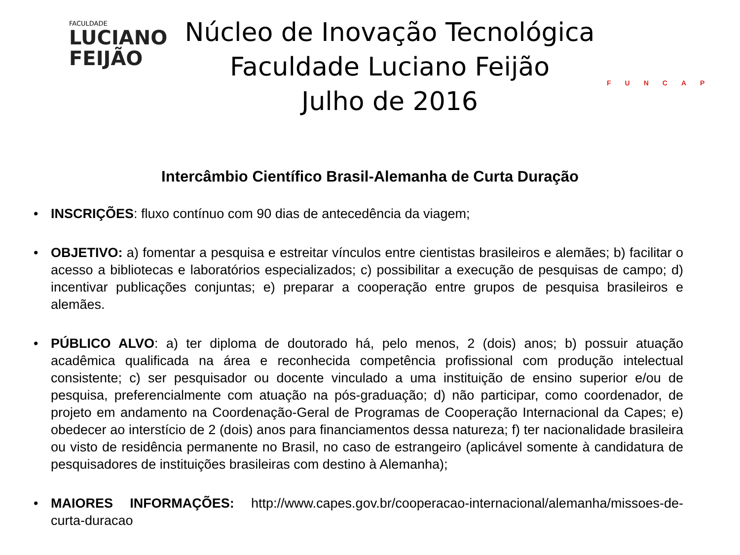FACULDADE
LUCIANO
FEIJÃO
Núcleo de Inovação Tecnológica
Faculdade Luciano Feijão
Julho de 2016
FUNCAP
Intercâmbio Científico Brasil-Alemanha de Curta Duração
• INSCRIÇÕES: fluxo contínuo com 90 dias de antecedência da viagem;
• OBJETIVO: a) fomentar a pesquisa e estreitar vínculos entre cientistas brasileiros e alemães; b) facilitar o acesso a bibliotecas e laboratórios especializados; c) possibilitar a execução de pesquisas de campo; d) incentivar publicações conjuntas; e) preparar a cooperação entre grupos de pesquisa brasileiros e alemães.
• PÚBLICO ALVO: a) ter diploma de doutorado há, pelo menos, 2 (dois) anos; b) possuir atuação acadêmica qualificada na área e reconhecida competência profissional com produção intelectual consistente; c) ser pesquisador ou docente vinculado a uma instituição de ensino superior e/ou de pesquisa, preferencialmente com atuação na pós-graduação; d) não participar, como coordenador, de projeto em andamento na Coordenação-Geral de Programas de Cooperação Internacional da Capes; e) obedecer ao interstício de 2 (dois) anos para financiamentos dessa natureza; f) ter nacionalidade brasileira ou visto de residência permanente no Brasil, no caso de estrangeiro (aplicável somente à candidatura de pesquisadores de instituições brasileiras com destino à Alemanha);
• MAIORES INFORMAÇÕES: http://www.capes.gov.br/cooperacao-internacional/alemanha/missoes-de-curta-duracao